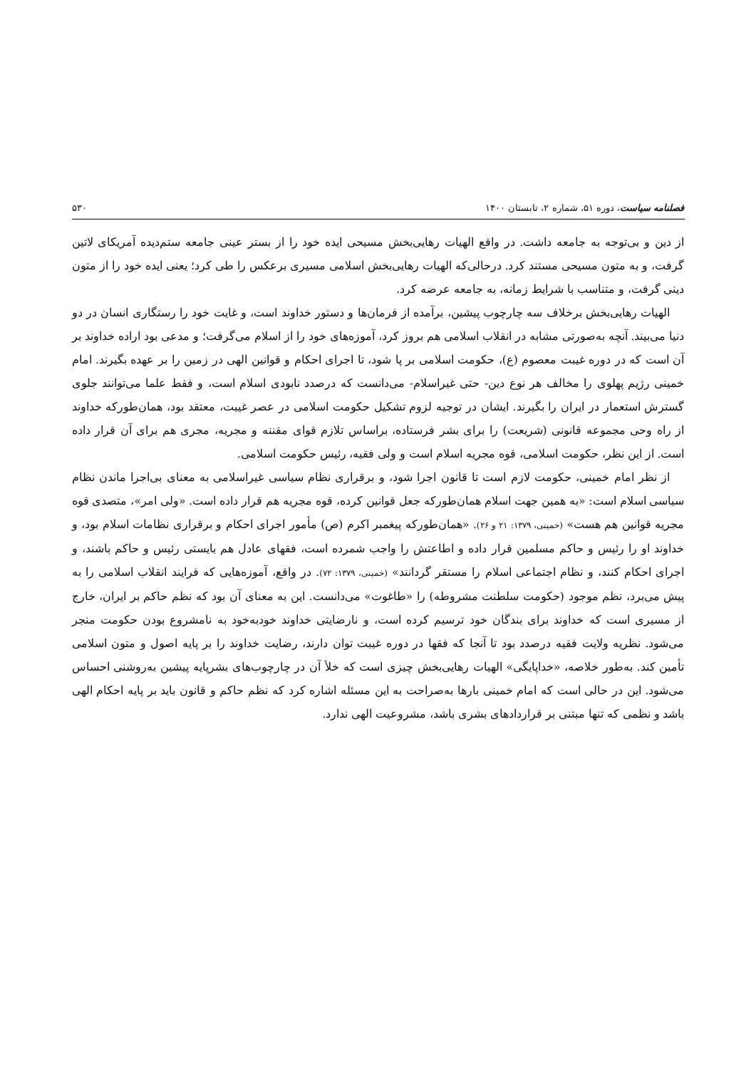فصلنامه سیاست، دوره ۵۱، شماره ۲، تابستان ۱۴۰۰ ۵۳۰
از دین و بی‌توجه به جامعه داشت. در واقع الهیات رهایی‌بخش مسیحی ایده خود را از بستر عینی جامعه ستم‌دیده آمریکای لاتین گرفت، و به متون مسیحی مستند کرد. درحالی‌که الهیات رهایی‌بخش اسلامی مسیری برعکس را طی کرد؛ یعنی ایده خود را از متون دینی گرفت، و متناسب با شرایط زمانه، به جامعه عرضه کرد.
الهیات رهایی‌بخش برخلاف سه چارچوب پیشین، برآمده از فرمان‌ها و دستور خداوند است، و غایت خود را رستگاری انسان در دو دنیا می‌بیند. آنچه به‌صورتی مشابه در انقلاب اسلامی هم بروز کرد، آموزه‌های خود را از اسلام می‌گرفت؛ و مدعی بود اراده خداوند بر آن است که در دوره غیبت معصوم (ع)، حکومت اسلامی بر پا شود، تا اجرای احکام و قوانین الهی در زمین را بر عهده بگیرند. امام خمینی رژیم پهلوی را مخالف هر نوع دین- حتی غیراسلام- می‌دانست که درصدد نابودی اسلام است، و فقط علما می‌توانند جلوی گسترش استعمار در ایران را بگیرند. ایشان در توجیه لزوم تشکیل حکومت اسلامی در عصر غیبت، معتقد بود، همان‌طورکه خداوند از راه وحی مجموعه قانونی (شریعت) را برای بشر فرستاده، براساس تلازم قوای مقننه و مجریه، مجری هم برای آن قرار داده است. از این نظر، حکومت اسلامی، قوه مجریه اسلام است و ولی فقیه، رئیس حکومت اسلامی.
از نظر امام خمینی، حکومت لازم است تا قانون اجرا شود، و برقراری نظام سیاسی غیراسلامی به معنای بی‌اجرا ماندن نظام سیاسی اسلام است: «به همین جهت اسلام همان‌طورکه جعل قوانین کرده، قوه مجریه هم قرار داده است. «ولی امر»، متصدی قوه مجریه قوانین هم هست» (خمینی، ۱۳۷۹: ۲۱ و ۲۶). «همان‌طورکه پیغمبر اکرم (ص) مأمور اجرای احکام و برقراری نظامات اسلام بود، و خداوند او را رئیس و حاکم مسلمین قرار داده و اطاعتش را واجب شمرده است، فقهای عادل هم بایستی رئیس و حاکم باشند، و اجرای احکام کنند، و نظام اجتماعی اسلام را مستقر گردانند» (خمینی، ۱۳۷۹: ۷۲). در واقع، آموزه‌هایی که فرایند انقلاب اسلامی را به پیش می‌برد، نظم موجود (حکومت سلطنت مشروطه) را «طاغوت» می‌دانست. این به معنای آن بود که نظم حاکم بر ایران، خارج از مسیری است که خداوند برای بندگان خود ترسیم کرده است، و نارضایتی خداوند خودبه‌خود به نامشروع بودن حکومت منجر می‌شود. نظریه ولایت فقیه درصدد بود تا آنجا که فقها در دوره غیبت توان دارند، رضایت خداوند را بر پایه اصول و متون اسلامی تأمین کند. به‌طور خلاصه، «خداپایگی» الهیات رهایی‌بخش چیزی است که خلأ آن در چارچوب‌های بشرپایه پیشین به‌روشنی احساس می‌شود. این در حالی است که امام خمینی بارها به‌صراحت به این مسئله اشاره کرد که نظم حاکم و قانون باید بر پایه احکام الهی باشد و نظمی که تنها مبتنی بر قراردادهای بشری باشد، مشروعیت الهی ندارد.